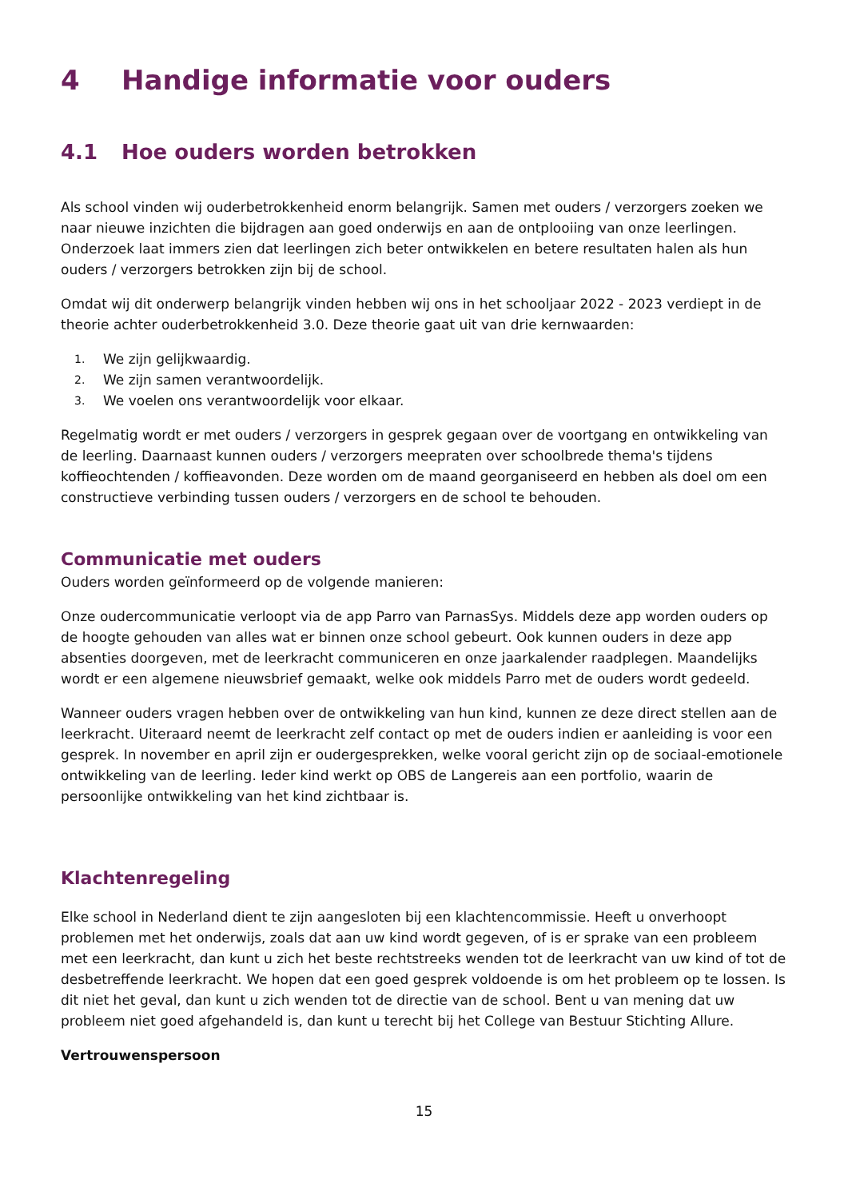4 Handige informatie voor ouders
4.1 Hoe ouders worden betrokken
Als school vinden wij ouderbetrokkenheid enorm belangrijk. Samen met ouders / verzorgers zoeken we naar nieuwe inzichten die bijdragen aan goed onderwijs en aan de ontplooiing van onze leerlingen. Onderzoek laat immers zien dat leerlingen zich beter ontwikkelen en betere resultaten halen als hun ouders / verzorgers betrokken zijn bij de school.
Omdat wij dit onderwerp belangrijk vinden hebben wij ons in het schooljaar 2022 - 2023 verdiept in de theorie achter ouderbetrokkenheid 3.0. Deze theorie gaat uit van drie kernwaarden:
1. We zijn gelijkwaardig.
2. We zijn samen verantwoordelijk.
3. We voelen ons verantwoordelijk voor elkaar.
Regelmatig wordt er met ouders / verzorgers in gesprek gegaan over de voortgang en ontwikkeling van de leerling. Daarnaast kunnen ouders / verzorgers meepraten over schoolbrede thema's tijdens koffieochtenden / koffieavonden. Deze worden om de maand georganiseerd en hebben als doel om een constructieve verbinding tussen ouders / verzorgers en de school te behouden.
Communicatie met ouders
Ouders worden geïnformeerd op de volgende manieren:
Onze oudercommunicatie verloopt via de app Parro van ParnasSys. Middels deze app worden ouders op de hoogte gehouden van alles wat er binnen onze school gebeurt. Ook kunnen ouders in deze app absenties doorgeven, met de leerkracht communiceren en onze jaarkalender raadplegen. Maandelijks wordt er een algemene nieuwsbrief gemaakt, welke ook middels Parro met de ouders wordt gedeeld.
Wanneer ouders vragen hebben over de ontwikkeling van hun kind, kunnen ze deze direct stellen aan de leerkracht. Uiteraard neemt de leerkracht zelf contact op met de ouders indien er aanleiding is voor een gesprek. In november en april zijn er oudergesprekken, welke vooral gericht zijn op de sociaal-emotionele ontwikkeling van de leerling. Ieder kind werkt op OBS de Langereis aan een portfolio, waarin de persoonlijke ontwikkeling van het kind zichtbaar is.
Klachtenregeling
Elke school in Nederland dient te zijn aangesloten bij een klachtencommissie. Heeft u onverhoopt problemen met het onderwijs, zoals dat aan uw kind wordt gegeven, of is er sprake van een probleem met een leerkracht, dan kunt u zich het beste rechtstreeks wenden tot de leerkracht van uw kind of tot de desbetreffende leerkracht. We hopen dat een goed gesprek voldoende is om het probleem op te lossen. Is dit niet het geval, dan kunt u zich wenden tot de directie van de school. Bent u van mening dat uw probleem niet goed afgehandeld is, dan kunt u terecht bij het College van Bestuur Stichting Allure.
Vertrouwenspersoon
15